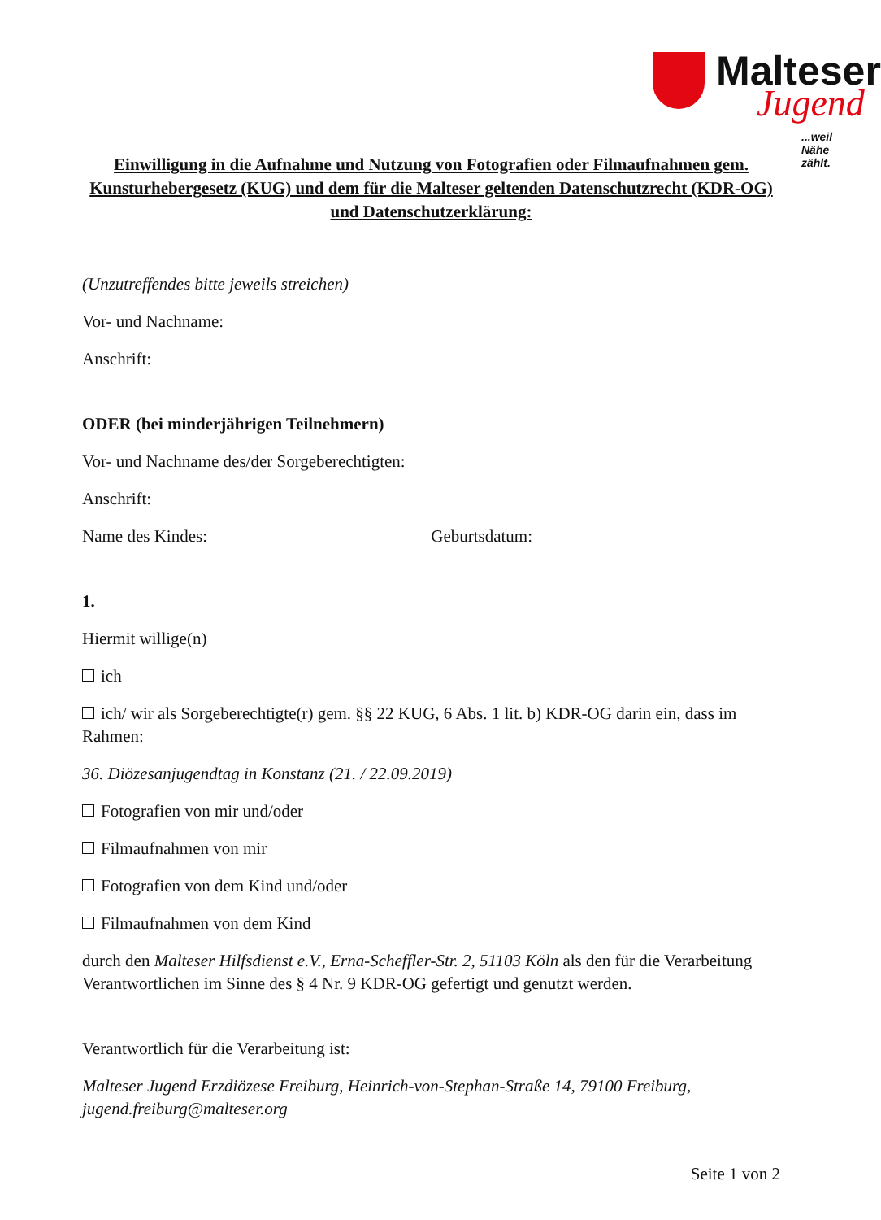Malteser
Jugend
...weil Nähe zählt.
Einwilligung in die Aufnahme und Nutzung von Fotografien oder Filmaufnahmen gem. Kunsturhebergesetz (KUG) und dem für die Malteser geltenden Datenschutzrecht (KDR-OG) und Datenschutzerklärung:
(Unzutreffendes bitte jeweils streichen)
Vor- und Nachname:
Anschrift:
ODER (bei minderjährigen Teilnehmern)
Vor- und Nachname des/der Sorgeberechtigten:
Anschrift:
Name des Kindes: Geburtsdatum:
1.
Hiermit willige(n)
ich
ich/ wir als Sorgeberechtigte(r) gem. §§ 22 KUG, 6 Abs. 1 lit. b) KDR-OG darin ein, dass im Rahmen:
36. Diözesanjugendtag in Konstanz (21. / 22.09.2019)
Fotografien von mir und/oder
Filmaufnahmen von mir
Fotografien von dem Kind und/oder
Filmaufnahmen von dem Kind
durch den Malteser Hilfsdienst e.V., Erna-Scheffler-Str. 2, 51103 Köln als den für die Verarbeitung Verantwortlichen im Sinne des § 4 Nr. 9 KDR-OG gefertigt und genutzt werden.
Verantwortlich für die Verarbeitung ist:
Malteser Jugend Erzdiözese Freiburg, Heinrich-von-Stephan-Straße 14, 79100 Freiburg, jugend.freiburg@malteser.org
Seite 1 von 2